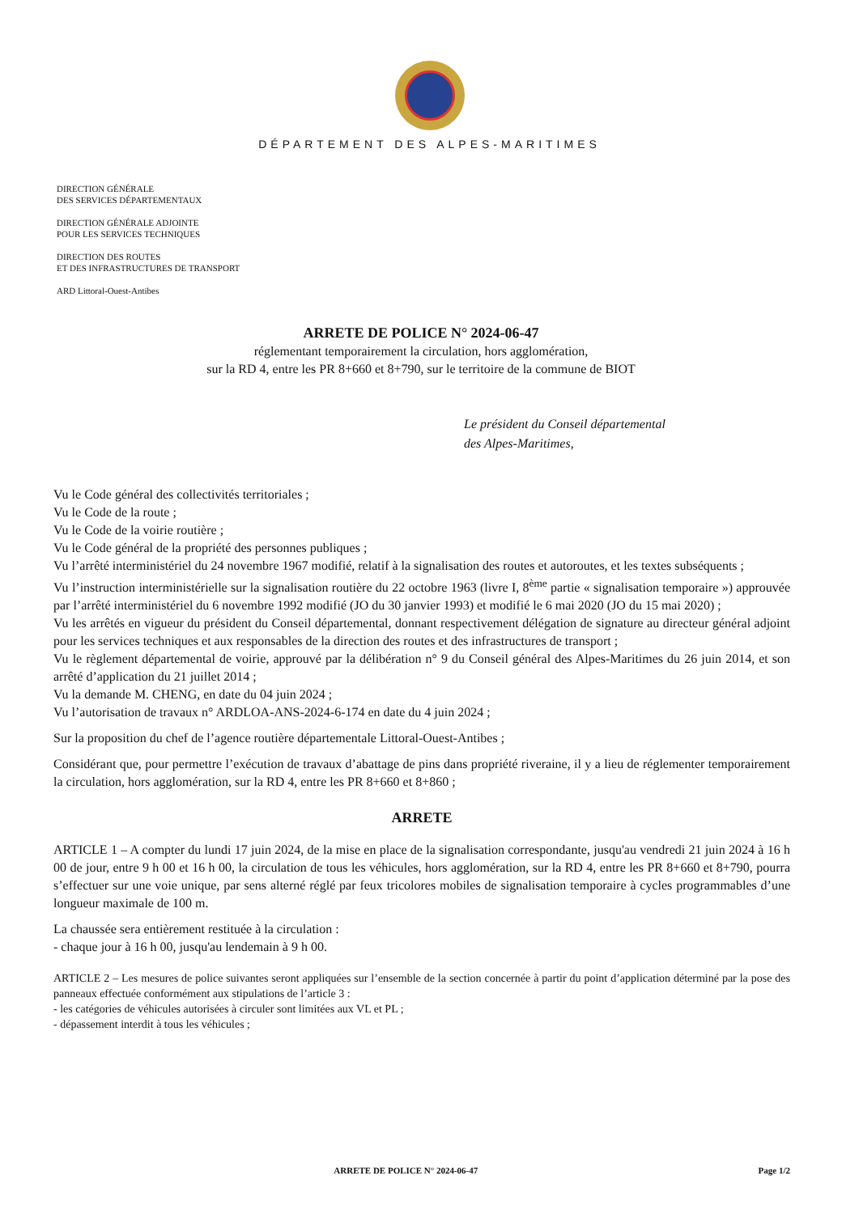DÉPARTEMENT DES ALPES-MARITIMES
DIRECTION GÉNÉRALE
DES SERVICES DÉPARTEMENTAUX
DIRECTION GÉNÉRALE ADJOINTE
POUR LES SERVICES TECHNIQUES
DIRECTION DES ROUTES
ET DES INFRASTRUCTURES DE TRANSPORT
ARD Littoral-Ouest-Antibes
ARRETE DE POLICE N° 2024-06-47
réglementant temporairement la circulation, hors agglomération,
sur la RD 4, entre les PR 8+660 et 8+790, sur le territoire de la commune de BIOT
Le président du Conseil départemental
des Alpes-Maritimes,
Vu le Code général des collectivités territoriales ;
Vu le Code de la route ;
Vu le Code de la voirie routière ;
Vu le Code général de la propriété des personnes publiques ;
Vu l’arrêté interministériel du 24 novembre 1967 modifié, relatif à la signalisation des routes et autoroutes, et les textes subséquents ;
Vu l’instruction interministérielle sur la signalisation routière du 22 octobre 1963 (livre I, 8<sup>ème</sup> partie « signalisation temporaire ») approuvée par l’arrêté interministériel du 6 novembre 1992 modifié (JO du 30 janvier 1993) et modifié le 6 mai 2020 (JO du 15 mai 2020) ;
Vu les arrêtés en vigueur du président du Conseil départemental, donnant respectivement délégation de signature au directeur général adjoint pour les services techniques et aux responsables de la direction des routes et des infrastructures de transport ;
Vu le règlement départemental de voirie, approuvé par la délibération n° 9 du Conseil général des Alpes-Maritimes du 26 juin 2014, et son arrêté d’application du 21 juillet 2014 ;
Vu la demande M. CHENG, en date du 04 juin 2024 ;
Vu l’autorisation de travaux n° ARDLOA-ANS-2024-6-174 en date du 4 juin 2024 ;
Sur la proposition du chef de l’agence routière départementale Littoral-Ouest-Antibes ;
Considérant que, pour permettre l’exécution de travaux d’abattage de pins dans propriété riveraine, il y a lieu de réglementer temporairement la circulation, hors agglomération, sur la RD 4, entre les PR 8+660 et 8+860 ;
ARRETE
ARTICLE 1 – A compter du lundi 17 juin 2024, de la mise en place de la signalisation correspondante, jusqu'au vendredi 21 juin 2024 à 16 h 00 de jour, entre 9 h 00 et 16 h 00, la circulation de tous les véhicules, hors agglomération, sur la RD 4, entre les PR 8+660 et 8+790, pourra s’effectuer sur une voie unique, par sens alterné réglé par feux tricolores mobiles de signalisation temporaire à cycles programmables d’une longueur maximale de 100 m.
La chaussée sera entièrement restituée à la circulation :
- chaque jour à 16 h 00, jusqu'au lendemain à 9 h 00.
ARTICLE 2 – Les mesures de police suivantes seront appliquées sur l’ensemble de la section concernée à partir du point d’application déterminé par la pose des panneaux effectuée conformément aux stipulations de l’article 3 :
- les catégories de véhicules autorisées à circuler sont limitées aux VL et PL ;
- dépassement interdit à tous les véhicules ;
ARRETE DE POLICE N° 2024-06-47 Page 1/2